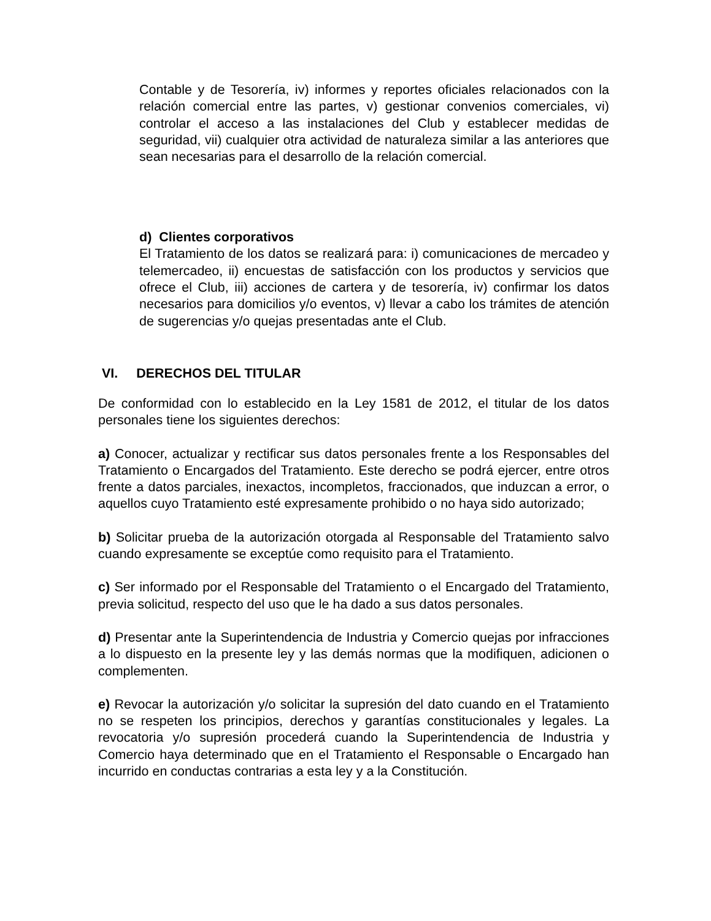Contable y de Tesorería, iv) informes y reportes oficiales relacionados con la relación comercial entre las partes, v) gestionar convenios comerciales, vi) controlar el acceso a las instalaciones del Club y establecer medidas de seguridad, vii) cualquier otra actividad de naturaleza similar a las anteriores que sean necesarias para el desarrollo de la relación comercial.
d) Clientes corporativos
El Tratamiento de los datos se realizará para: i) comunicaciones de mercadeo y telemercadeo, ii) encuestas de satisfacción con los productos y servicios que ofrece el Club, iii) acciones de cartera y de tesorería, iv) confirmar los datos necesarios para domicilios y/o eventos, v) llevar a cabo los trámites de atención de sugerencias y/o quejas presentadas ante el Club.
VI. DERECHOS DEL TITULAR
De conformidad con lo establecido en la Ley 1581 de 2012, el titular de los datos personales tiene los siguientes derechos:
a) Conocer, actualizar y rectificar sus datos personales frente a los Responsables del Tratamiento o Encargados del Tratamiento. Este derecho se podrá ejercer, entre otros frente a datos parciales, inexactos, incompletos, fraccionados, que induzcan a error, o aquellos cuyo Tratamiento esté expresamente prohibido o no haya sido autorizado;
b) Solicitar prueba de la autorización otorgada al Responsable del Tratamiento salvo cuando expresamente se exceptúe como requisito para el Tratamiento.
c) Ser informado por el Responsable del Tratamiento o el Encargado del Tratamiento, previa solicitud, respecto del uso que le ha dado a sus datos personales.
d) Presentar ante la Superintendencia de Industria y Comercio quejas por infracciones a lo dispuesto en la presente ley y las demás normas que la modifiquen, adicionen o complementen.
e) Revocar la autorización y/o solicitar la supresión del dato cuando en el Tratamiento no se respeten los principios, derechos y garantías constitucionales y legales. La revocatoria y/o supresión procederá cuando la Superintendencia de Industria y Comercio haya determinado que en el Tratamiento el Responsable o Encargado han incurrido en conductas contrarias a esta ley y a la Constitución.